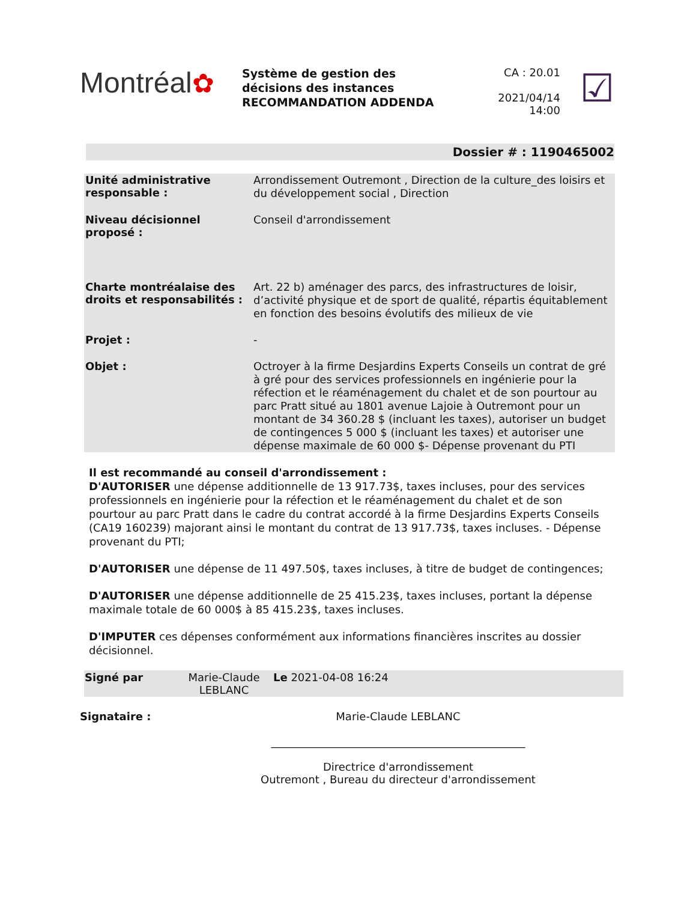Montréal✿
Système de gestion des
décisions des instances
RECOMMANDATION ADDENDA
CA : 20.01
2021/04/14
14:00
☑
Dossier # : 1190465002
| Unité administrative responsable : | Arrondissement Outremont , Direction de la culture_des loisirs et du développement social , Direction |
| Niveau décisionnel proposé : | Conseil d'arrondissement |
| Charte montréalaise des droits et responsabilités : | Art. 22 b) aménager des parcs, des infrastructures de loisir, d’activité physique et de sport de qualité, répartis équitablement en fonction des besoins évolutifs des milieux de vie |
| Projet : | - |
| Objet : | Octroyer à la firme Desjardins Experts Conseils un contrat de gré à gré pour des services professionnels en ingénierie pour la réfection et le réaménagement du chalet et de son pourtour au parc Pratt situé au 1801 avenue Lajoie à Outremont pour un montant de 34 360.28 $ (incluant les taxes), autoriser un budget de contingences 5 000 $ (incluant les taxes) et autoriser une dépense maximale de 60 000 $- Dépense provenant du PTI |
Il est recommandé au conseil d'arrondissement :
D'AUTORISER une dépense additionnelle de 13 917.73$, taxes incluses, pour des services professionnels en ingénierie pour la réfection et le réaménagement du chalet et de son pourtour au parc Pratt dans le cadre du contrat accordé à la firme Desjardins Experts Conseils (CA19 160239) majorant ainsi le montant du contrat de 13 917.73$, taxes incluses. - Dépense provenant du PTI;
D'AUTORISER une dépense de 11 497.50$, taxes incluses, à titre de budget de contingences;
D'AUTORISER une dépense additionnelle de 25 415.23$, taxes incluses, portant la dépense maximale totale de 60 000$ à 85 415.23$, taxes incluses.
D'IMPUTER ces dépenses conformément aux informations financières inscrites au dossier décisionnel.
| Signé par | Marie-Claude LEBLANC | Le 2021-04-08 16:24 |
Signataire : Marie-Claude LEBLANC
_______________________________________________
Directrice d'arrondissement
Outremont , Bureau du directeur d'arrondissement